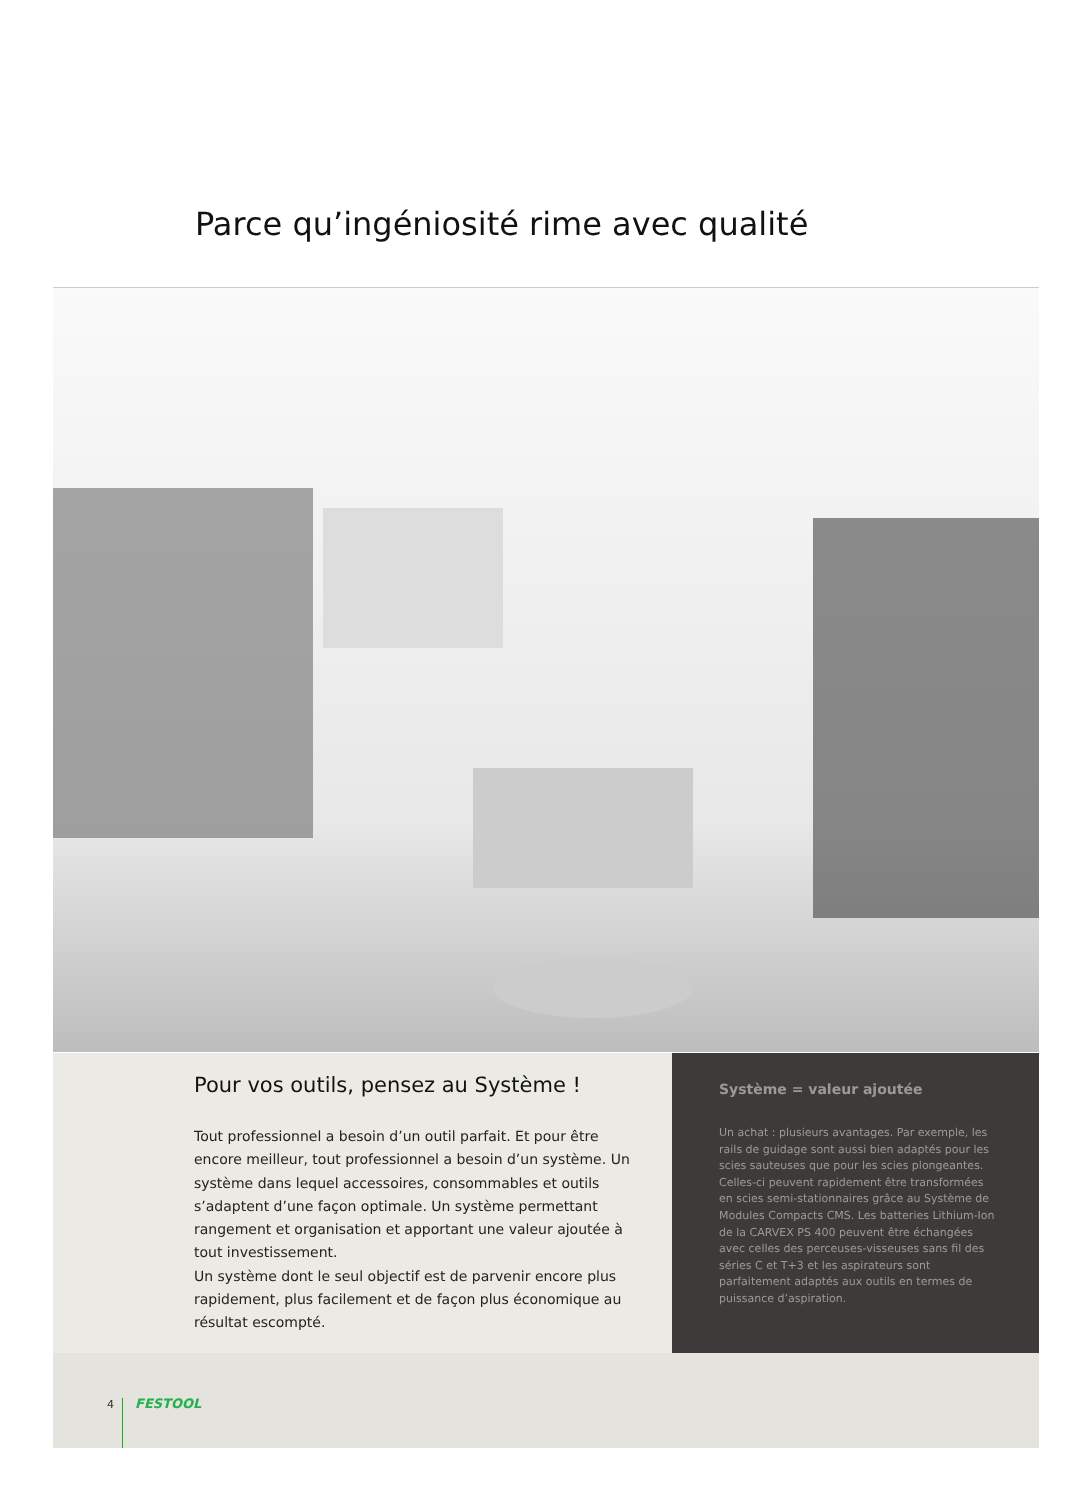Parce qu’ingéniosité rime avec qualité
Pour vos outils, pensez au Système !
Tout professionnel a besoin d’un outil parfait. Et pour être encore meilleur, tout professionnel a besoin d’un système. Un système dans lequel accessoires, consommables et outils s’adaptent d’une façon optimale. Un système permettant rangement et organisation et apportant une valeur ajoutée à tout investissement.
Un système dont le seul objectif est de parvenir encore plus rapidement, plus facilement et de façon plus économique au résultat escompté.
Système = valeur ajoutée
Un achat : plusieurs avantages. Par exemple, les rails de guidage sont aussi bien adaptés pour les scies sauteuses que pour les scies plongeantes. Celles-ci peuvent rapidement être transformées en scies semi-stationnaires grâce au Système de Modules Compacts CMS. Les batteries Lithium-Ion de la CARVEX PS 400 peuvent être échangées avec celles des perceuses-visseuses sans fil des séries C et T+3 et les aspirateurs sont parfaitement adaptés aux outils en termes de puissance d’aspiration.
4 FESTOOL